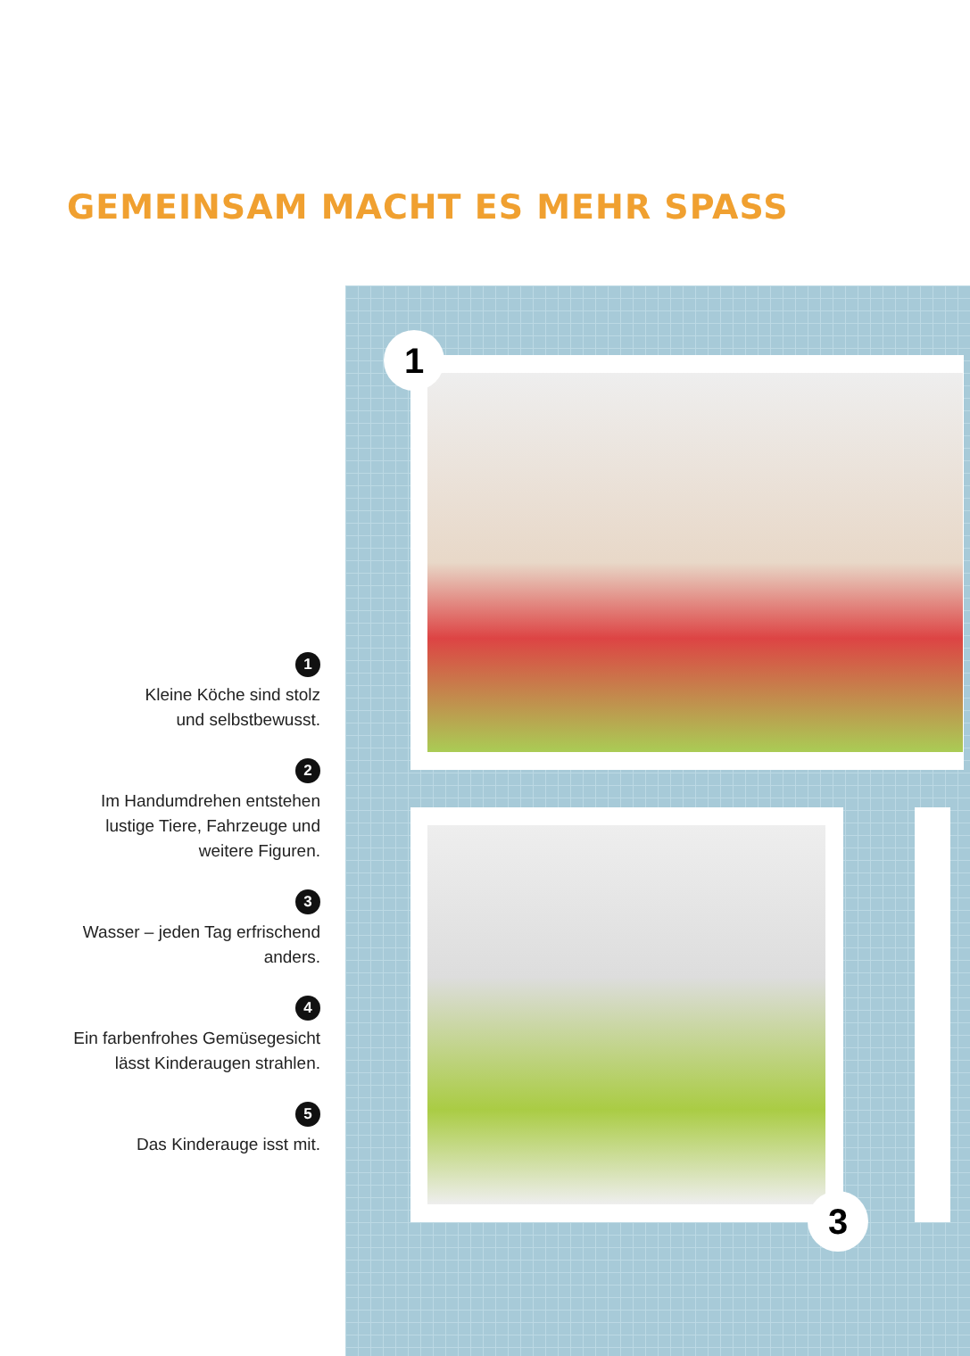GEMEINSAM MACHT ES MEHR SPASS
1
3
1
Kleine Köche sind stolz
und selbstbewusst.
2
Im Handumdrehen entstehen
lustige Tiere, Fahrzeuge und
weitere Figuren.
3
Wasser – jeden Tag erfrischend
anders.
4
Ein farbenfrohes Gemüsegesicht
lässt Kinderaugen strahlen.
5
Das Kinderauge isst mit.